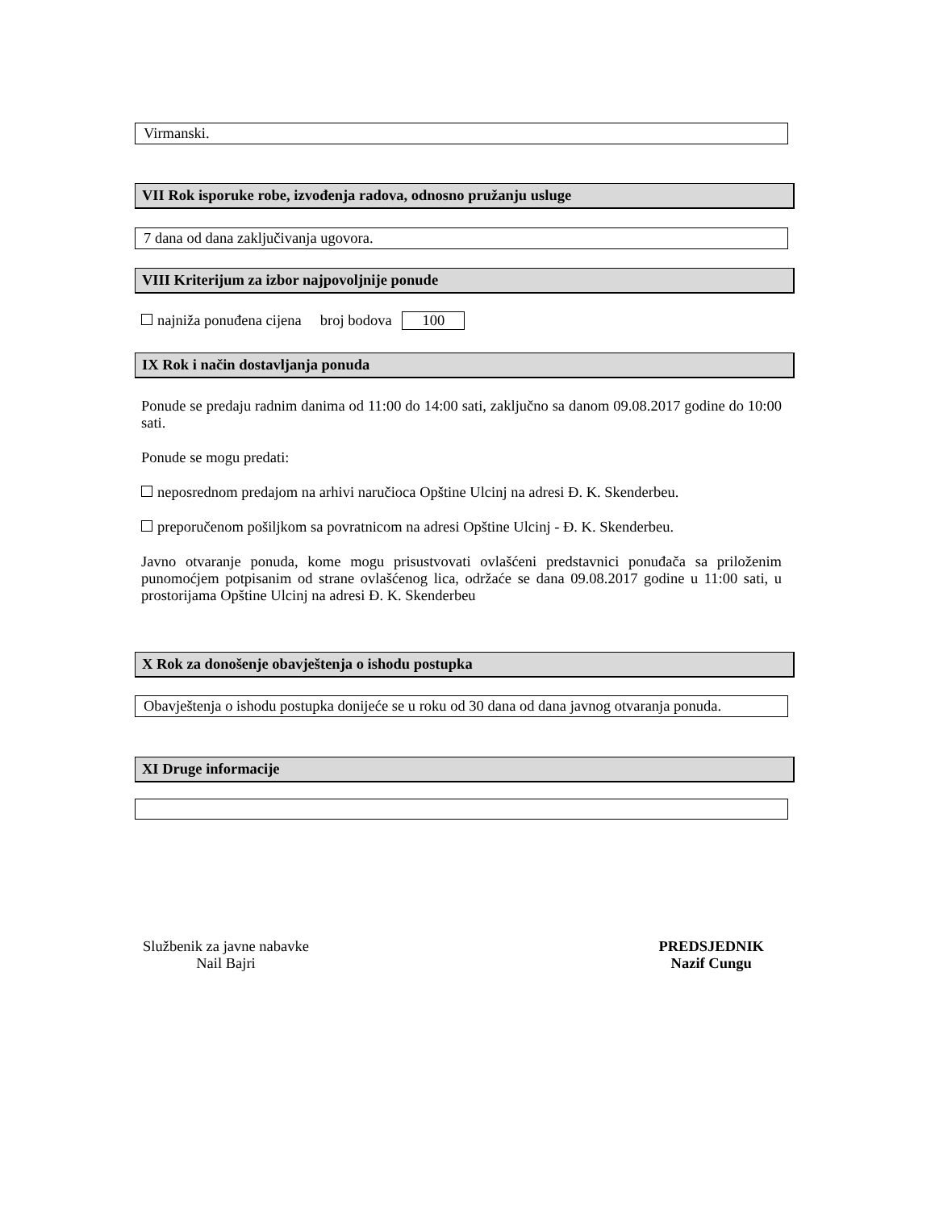Virmanski.
VII Rok isporuke robe, izvođenja radova, odnosno pružanju usluge
7 dana od dana zaključivanja ugovora.
VIII Kriterijum za izbor najpovoljnije ponude
najniža ponuđena cijena broj bodova 100
IX Rok i način dostavljanja ponuda
Ponude se predaju radnim danima od 11:00 do 14:00 sati, zaključno sa danom 09.08.2017 godine do 10:00 sati.
Ponude se mogu predati:
neposrednom predajom na arhivi naručioca Opštine Ulcinj na adresi Đ. K. Skenderbeu.
preporučenom pošiljkom sa povratnicom na adresi Opštine Ulcinj - Đ. K. Skenderbeu.
Javno otvaranje ponuda, kome mogu prisustvovati ovlašćeni predstavnici ponuđača sa priloženim punomoćjem potpisanim od strane ovlašćenog lica, održaće se dana 09.08.2017 godine u 11:00 sati, u prostorijama Opštine Ulcinj na adresi Đ. K. Skenderbeu
X Rok za donošenje obavještenja o ishodu postupka
Obavještenja o ishodu postupka donijeće se u roku od 30 dana od dana javnog otvaranja ponuda.
XI Druge informacije
Službenik za javne nabavke
Nail Bajri
PREDSJEDNIK
Nazif Cungu